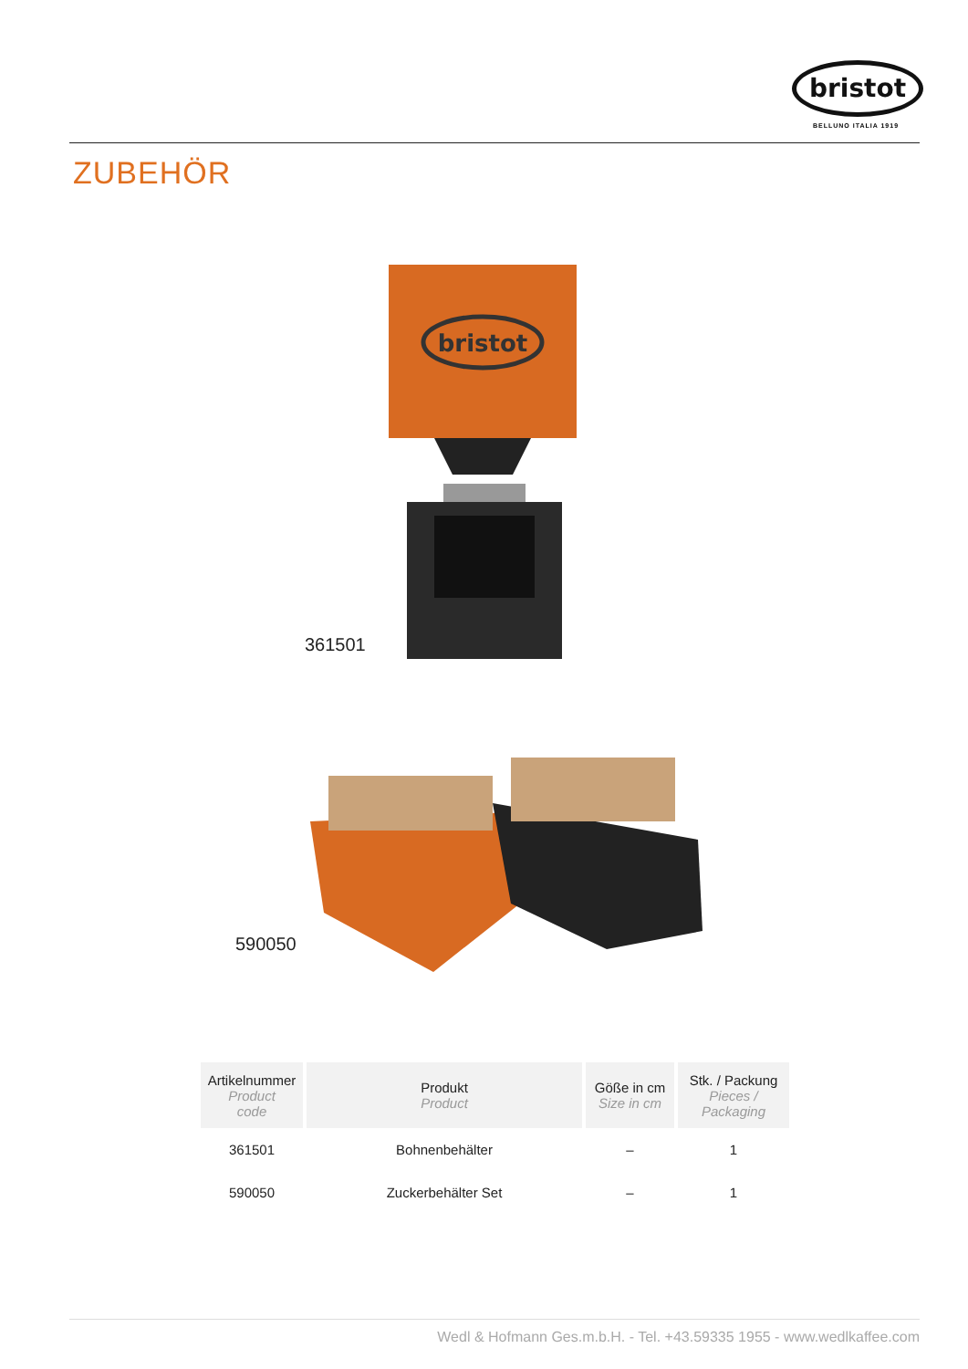bristot
BELLUNO ITALIA 1919
ZUBEHÖR
bristot
361501
590050
| Artikelnummer Product code | Produkt Product | Göße in cm Size in cm | Stk. / Packung Pieces / Packaging |
| --- | --- | --- | --- |
| 361501 | Bohnenbehälter | – | 1 |
| 590050 | Zuckerbehälter Set | – | 1 |
Wedl & Hofmann Ges.m.b.H. - Tel. +43.59335 1955 - www.wedlkaffee.com